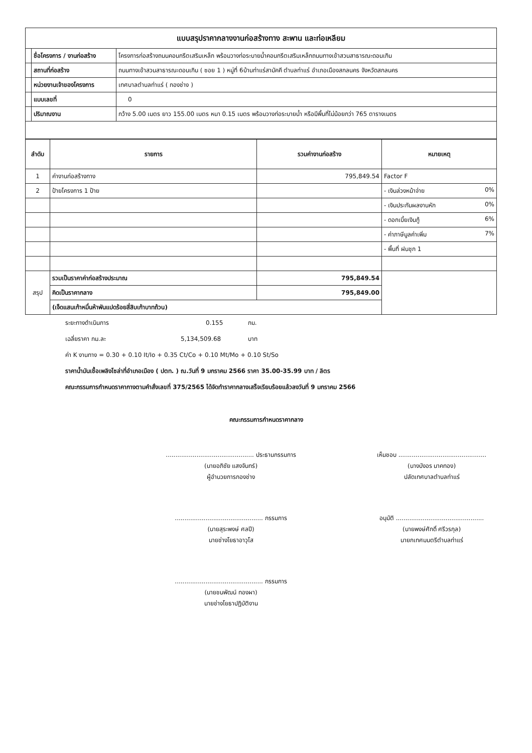| แบบสรุปราคากลางงานก่อสร้างทาง สะพาน และท่อเหลียม | | |
| | ชื่อโครงการ / งานก่อสร้าง | โครงการก่อสร้างถนนคอนกรีตเสริมเหล็ก พร้อมวางท่อระบายน้ำคอนกรีตเสริมเหล็กถนนทางเข้าสวนสาธารณะดอนเกิน |
| | สถานที่ก่อสร้าง | ถนนทางเข้าสวนสาธารณะดอนเกิน ( ซอย 1 ) หมู่ที่ 6บ้านท่าแร่สามัคคี ตำบลท่าแร่ อำเภอเมืองสกลนคร จังหวัดสกลนคร |
| | หน่วยงานเจ้าของโครงการ | เทศบาลตำบลท่าแร่ ( กองช่าง ) |
| | แบบเลขที่ | 0 |
| | ปริมาณงาน | กว้าง 5.00 เมตร ยาว 155.00 เมตร หนา 0.15 เมตร พร้อมวางท่อระบายน้ำ หรือมีพื้นที่ไม่น้อยกว่า 765 ตารางเมตร |
| ลำดับ | รายการ | รวมค่างานก่อสร้าง | หมายเหตุ |
| --- | --- | --- | --- |
| 1 | ค่างานก่อสร้างทาง | 795,849.54 | Factor F |
| 2 | ป้ายโครงการ 1 ป้าย | | - เงินล่วงหน้าจ่าย 0% |
| | | | - เงินประกันผลงานหัก 0% |
| | | | - ดอกเบี้ยเงินกู้ 6% |
| | | | - ค่าภาษีมูลค่าเพิ่ม 7% |
| | | | - พื้นที่ ฝนชุก 1 |
| สรุป | รวมเป็นราคาค่าก่อสร้างประมาณ | 795,849.54 | |
| | คิดเป็นราคากลาง | 795,849.00 | |
| | (เจ็ดแสนเก้าหมื่นห้าพันแปดร้อยสี่สิบเก้าบาทถ้วน) | | |
ระยะทางดำเนินการ 0.155 กม.
เฉลี่ยราคา กม.ละ 5,134,509.68 บาท
ค่า K งานทาง = 0.30 + 0.10 It/Io + 0.35 Ct/Co + 0.10 Mt/Mo + 0.10 St/So
ราคาน้ำมันเชื้อเพลิงโซล่าที่อำเภอเมือง ( ปตท. ) ณ.วันที่ 9 มกราคม 2566 ราคา 35.00-35.99 บาท / ลิตร
คณะกรรมการกำหนดราคากางตามคำสั่งเลขที่ 375/2565 ได้จัดทำราคากลางเสร็จเรียบร้อยแล้วลงวันที่ 9 มกราคม 2566
คณะกรรมการกำหนดราคากลาง
.............................................. ประธานกรรมการ
(นายอภิชัย แสงจันทร์)
ผู้อำนวยการกองช่าง
.............................................. กรรมการ
(นายสุระพงษ์ ศลปี)
นายช่างโยธาอาวุโส
.............................................. กรรมการ
(นายชนพัฒน์ ทองผา)
นายช่างโยธาปฏิบัติงาน
เห็นชอบ ..............................................
(นางบังอร นาคทอง)
ปลัดเทศบาลตำบลท่าแร่
อนุมัติ ..............................................
(นายพงษ์ศักดิ์ ศรีวรกุล)
นายกเทศมนตรีตำบลท่าแร่